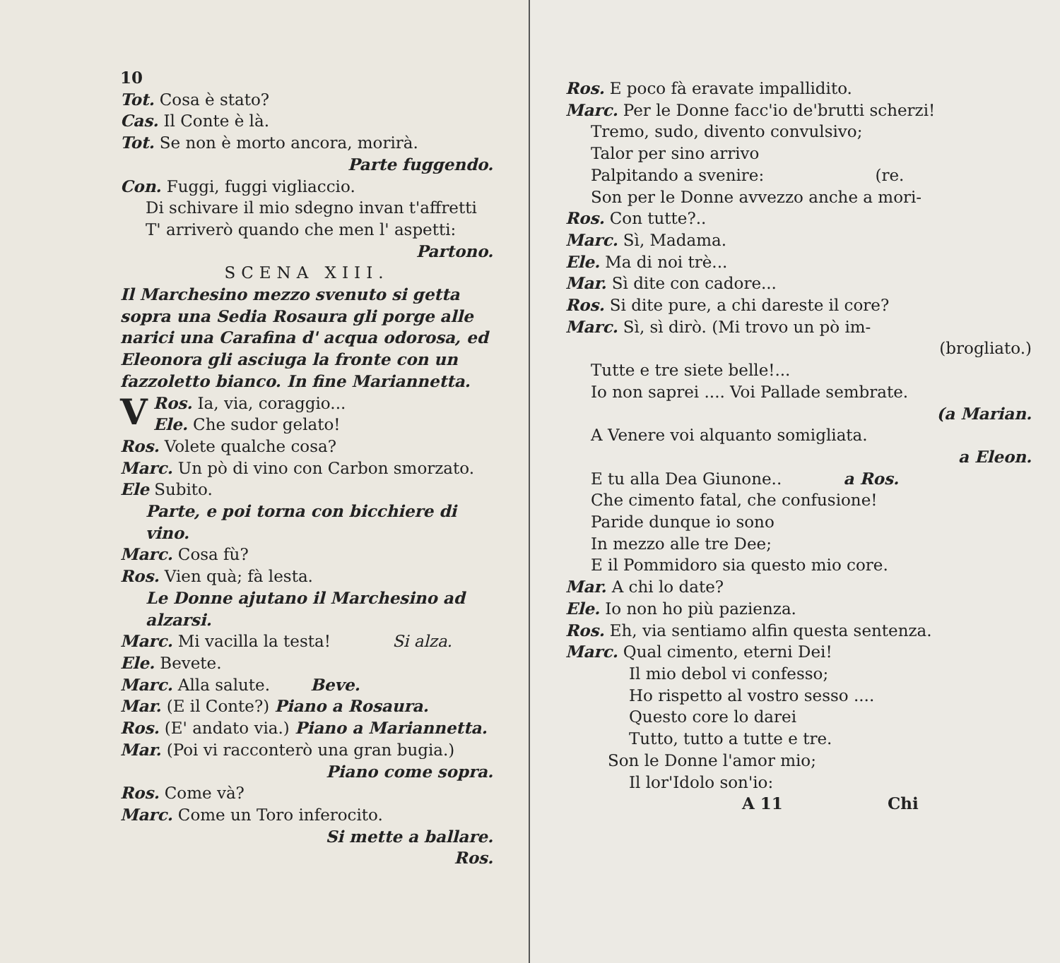10
Tot. Cosa è stato?
Cas. Il Conte è là.
Tot. Se non è morto ancora, morirà.
Parte fuggendo.
Con. Fuggi, fuggi vigliaccio.
Di schivare il mio sdegno invan t'affretti
T' arriverò quando che men l' aspetti:
Partono.
SCENA XIII.
Il Marchesino mezzo svenuto si getta sopra una Sedia Rosaura gli porge alle narici una Carafina d' acqua odorosa, ed Eleonora gli asciuga la fronte con un fazzoletto bianco. In fine Mariannetta.
Ros. VIa, via, coraggio...
Ele. Che sudor gelato!
Ros. Volete qualche cosa?
Marc. Un pò di vino con Carbon smorzato.
Ele Subito.
Parte, e poi torna con bicchiere di vino.
Marc. Cosa fù?
Ros. Vien quà; fà lesta.
Le Donne ajutano il Marchesino ad alzarsi.
Marc. Mi vacilla la testa! Si alza.
Ele. Bevete.
Marc. Alla salute. Beve.
Mar. (E il Conte?) Piano a Rosaura.
Ros. (E' andato via.) Piano a Mariannetta.
Mar. (Poi vi racconterò una gran bugia.)
Piano come sopra.
Ros. Come và?
Marc. Come un Toro inferocito.
Si mette a ballare.
Ros.
Ros. E poco fà eravate impallidito.
Marc. Per le Donne facc'io de'brutti scherzi!
Tremo, sudo, divento convulsivo;
Talor per sino arrivo
Palpitando a svenire: (re.
Son per le Donne avvezzo anche a mori-
Ros. Con tutte?..
Marc. Sì, Madama.
Ele. Ma di noi trè...
Mar. Sì dite con cadore...
Ros. Si dite pure, a chi dareste il core?
Marc. Sì, sì dirò. (Mi trovo un pò im-
(brogliato.)
Tutte e tre siete belle!...
Io non saprei .... Voi Pallade sembrate.
(a Marian.
A Venere voi alquanto somigliata.
a Eleon.
E tu alla Dea Giunone.. a Ros.
Che cimento fatal, che confusione!
Paride dunque io sono
In mezzo alle tre Dee;
E il Pommidoro sia questo mio core.
Mar. A chi lo date?
Ele. Io non ho più pazienza.
Ros. Eh, via sentiamo alfin questa sentenza.
Marc. Qual cimento, eterni Dei!
Il mio debol vi confesso;
Ho rispetto al vostro sesso ....
Questo core lo darei
Tutto, tutto a tutte e tre.
Son le Donne l'amor mio;
Il lor'Idolo son'io:
A 11 Chi